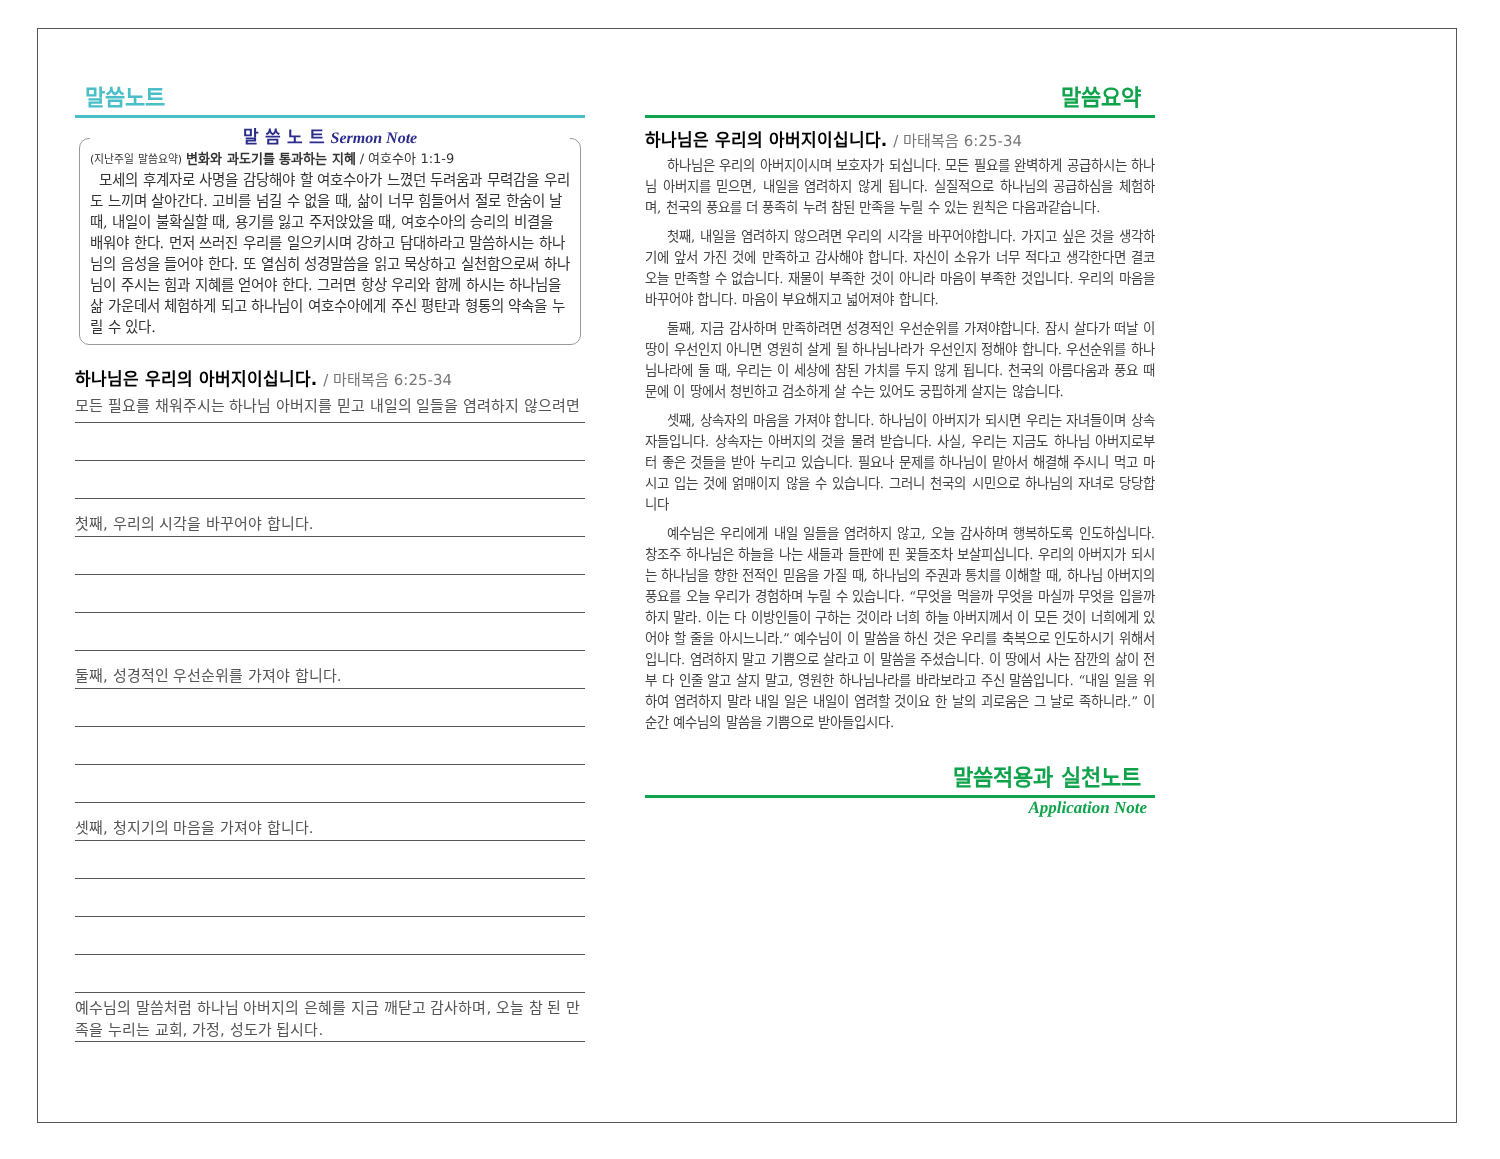말씀노트
말 씀 노 트 Sermon Note
(지난주일 말씀요약) 변화와 과도기를 통과하는 지혜 / 여호수아 1:1-9
모세의 후계자로 사명을 감당해야 할 여호수아가 느꼈던 두려움과 무력감을 우리도 느끼며 살아간다. 고비를 넘길 수 없을 때, 삶이 너무 힘들어서 절로 한숨이 날 때, 내일이 불확실할 때, 용기를 잃고 주저앉았을 때, 여호수아의 승리의 비결을 배워야 한다. 먼저 쓰러진 우리를 일으키시며 강하고 담대하라고 말씀하시는 하나님의 음성을 들어야 한다. 또 열심히 성경말씀을 읽고 묵상하고 실천함으로써 하나님이 주시는 힘과 지혜를 얻어야 한다. 그러면 항상 우리와 함께 하시는 하나님을 삶 가운데서 체험하게 되고 하나님이 여호수아에게 주신 평탄과 형통의 약속을 누릴 수 있다.
하나님은 우리의 아버지이십니다. / 마태복음 6:25-34
모든 필요를 채워주시는 하나님 아버지를 믿고 내일의 일들을 염려하지 않으려면
첫째, 우리의 시각을 바꾸어야 합니다.
둘째, 성경적인 우선순위를 가져야 합니다.
셋째, 청지기의 마음을 가져야 합니다.
예수님의 말씀처럼 하나님 아버지의 은혜를 지금 깨닫고 감사하며, 오늘 참 된 만족을 누리는 교회, 가정, 성도가 됩시다.
말씀요약
하나님은 우리의 아버지이십니다. / 마태복음 6:25-34
하나님은 우리의 아버지이시며 보호자가 되십니다. 모든 필요를 완벽하게 공급하시는 하나님 아버지를 믿으면, 내일을 염려하지 않게 됩니다. 실질적으로 하나님의 공급하심을 체험하며, 천국의 풍요를 더 풍족히 누려 참된 만족을 누릴 수 있는 원칙은 다음과같습니다.
첫째, 내일을 염려하지 않으려면 우리의 시각을 바꾸어야합니다. 가지고 싶은 것을 생각하기에 앞서 가진 것에 만족하고 감사해야 합니다. 자신이 소유가 너무 적다고 생각한다면 결코 오늘 만족할 수 없습니다. 재물이 부족한 것이 아니라 마음이 부족한 것입니다. 우리의 마음을 바꾸어야 합니다. 마음이 부요해지고 넓어져야 합니다.
둘째, 지금 감사하며 만족하려면 성경적인 우선순위를 가져야합니다. 잠시 살다가 떠날 이 땅이 우선인지 아니면 영원히 살게 될 하나님나라가 우선인지 정해야 합니다. 우선순위를 하나님나라에 둘 때, 우리는 이 세상에 참된 가치를 두지 않게 됩니다. 천국의 아름다움과 풍요 때문에 이 땅에서 청빈하고 검소하게 살 수는 있어도 궁핍하게 살지는 않습니다.
셋째, 상속자의 마음을 가져야 합니다. 하나님이 아버지가 되시면 우리는 자녀들이며 상속자들입니다. 상속자는 아버지의 것을 물려 받습니다. 사실, 우리는 지금도 하나님 아버지로부터 좋은 것들을 받아 누리고 있습니다. 필요나 문제를 하나님이 맡아서 해결해 주시니 먹고 마시고 입는 것에 얽매이지 않을 수 있습니다. 그러니 천국의 시민으로 하나님의 자녀로 당당합니다
예수님은 우리에게 내일 일들을 염려하지 않고, 오늘 감사하며 행복하도록 인도하십니다. 창조주 하나님은 하늘을 나는 새들과 들판에 핀 꽃들조차 보살피십니다. 우리의 아버지가 되시는 하나님을 향한 전적인 믿음을 가질 때, 하나님의 주권과 통치를 이해할 때, 하나님 아버지의 풍요를 오늘 우리가 경험하며 누릴 수 있습니다. “무엇을 먹을까 무엇을 마실까 무엇을 입을까 하지 말라. 이는 다 이방인들이 구하는 것이라 너희 하늘 아버지께서 이 모든 것이 너희에게 있어야 할 줄을 아시느니라.” 예수님이 이 말씀을 하신 것은 우리를 축복으로 인도하시기 위해서입니다. 염려하지 말고 기쁨으로 살라고 이 말씀을 주셨습니다. 이 땅에서 사는 잠깐의 삶이 전부 다 인줄 알고 살지 말고, 영원한 하나님나라를 바라보라고 주신 말씀입니다. “내일 일을 위하여 염려하지 말라 내일 일은 내일이 염려할 것이요 한 날의 괴로움은 그 날로 족하니라.” 이 순간 예수님의 말씀을 기쁨으로 받아들입시다.
말씀적용과 실천노트
Application Note